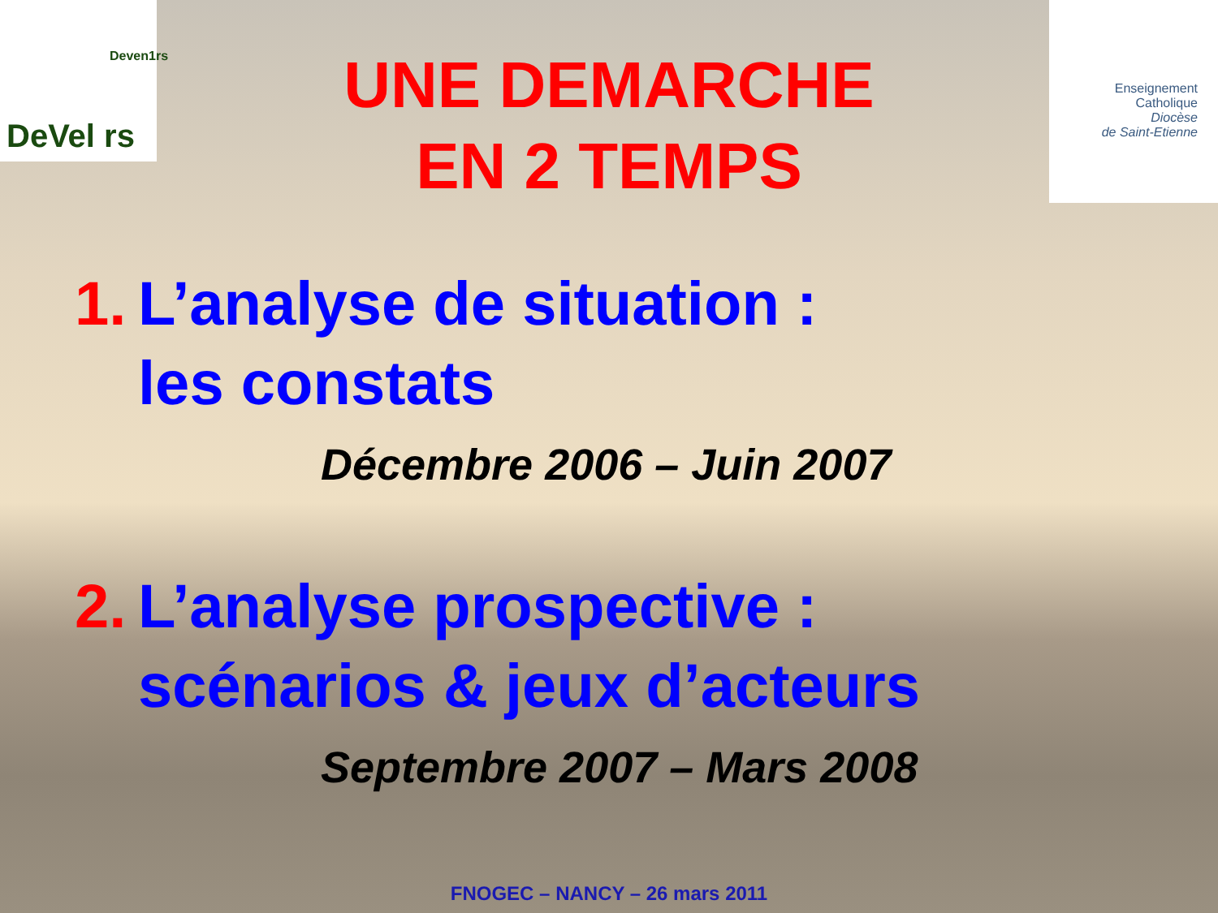DeVel rs
Deven1rs
Enseignement
Catholique
Diocèse
de Saint-Etienne
UNE DEMARCHE
EN 2 TEMPS
1. L’analyse de situation :
les constats
Décembre 2006 – Juin 2007
2. L’analyse prospective :
scénarios & jeux d’acteurs
Septembre 2007 – Mars 2008
FNOGEC – NANCY – 26 mars 2011